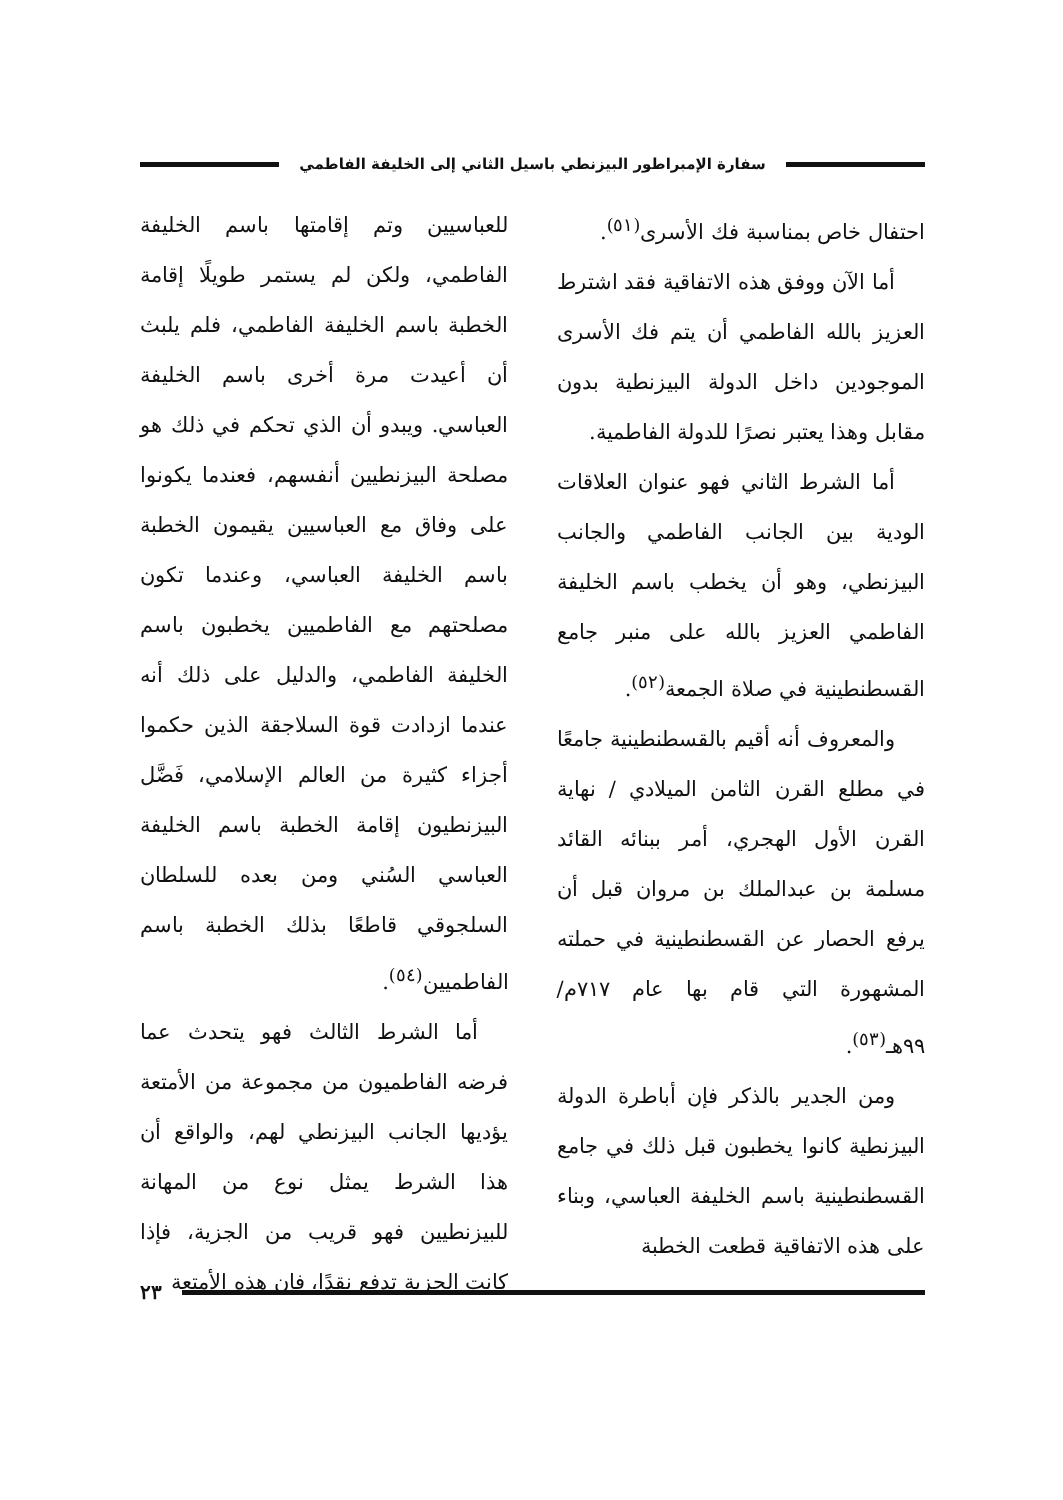سفارة الإمبراطور البيزنطي باسيل الثاني إلى الخليفة الفاطمي
احتفال خاص بمناسبة فك الأسرى<sup>(٥١)</sup>.
أما الآن ووفق هذه الاتفاقية فقد اشترط العزيز بالله الفاطمي أن يتم فك الأسرى الموجودين داخل الدولة البيزنطية بدون مقابل وهذا يعتبر نصرًا للدولة الفاطمية.
أما الشرط الثاني فهو عنوان العلاقات الودية بين الجانب الفاطمي والجانب البيزنطي، وهو أن يخطب باسم الخليفة الفاطمي العزيز بالله على منبر جامع القسطنطينية في صلاة الجمعة<sup>(٥٢)</sup>.
والمعروف أنه أقيم بالقسطنطينية جامعًا في مطلع القرن الثامن الميلادي / نهاية القرن الأول الهجري، أمر ببنائه القائد مسلمة بن عبدالملك بن مروان قبل أن يرفع الحصار عن القسطنطينية في حملته المشهورة التي قام بها عام ٧١٧م/ ٩٩هـ<sup>(٥٣)</sup>.
ومن الجدير بالذكر فإن أباطرة الدولة البيزنطية كانوا يخطبون قبل ذلك في جامع القسطنطينية باسم الخليفة العباسي، وبناء على هذه الاتفاقية قطعت الخطبة
للعباسيين وتم إقامتها باسم الخليفة الفاطمي، ولكن لم يستمر طويلًا إقامة الخطبة باسم الخليفة الفاطمي، فلم يلبث أن أعيدت مرة أخرى باسم الخليفة العباسي. ويبدو أن الذي تحكم في ذلك هو مصلحة البيزنطيين أنفسهم، فعندما يكونوا على وفاق مع العباسيين يقيمون الخطبة باسم الخليفة العباسي، وعندما تكون مصلحتهم مع الفاطميين يخطبون باسم الخليفة الفاطمي، والدليل على ذلك أنه عندما ازدادت قوة السلاجقة الذين حكموا أجزاء كثيرة من العالم الإسلامي، فَضَّل البيزنطيون إقامة الخطبة باسم الخليفة العباسي السُني ومن بعده للسلطان السلجوقي قاطعًا بذلك الخطبة باسم الفاطميين<sup>(٥٤)</sup>.
أما الشرط الثالث فهو يتحدث عما فرضه الفاطميون من مجموعة من الأمتعة يؤديها الجانب البيزنطي لهم، والواقع أن هذا الشرط يمثل نوع من المهانة للبيزنطيين فهو قريب من الجزية، فإذا كانت الجزية تدفع نقدًا، فإن هذه الأمتعة
٢٣